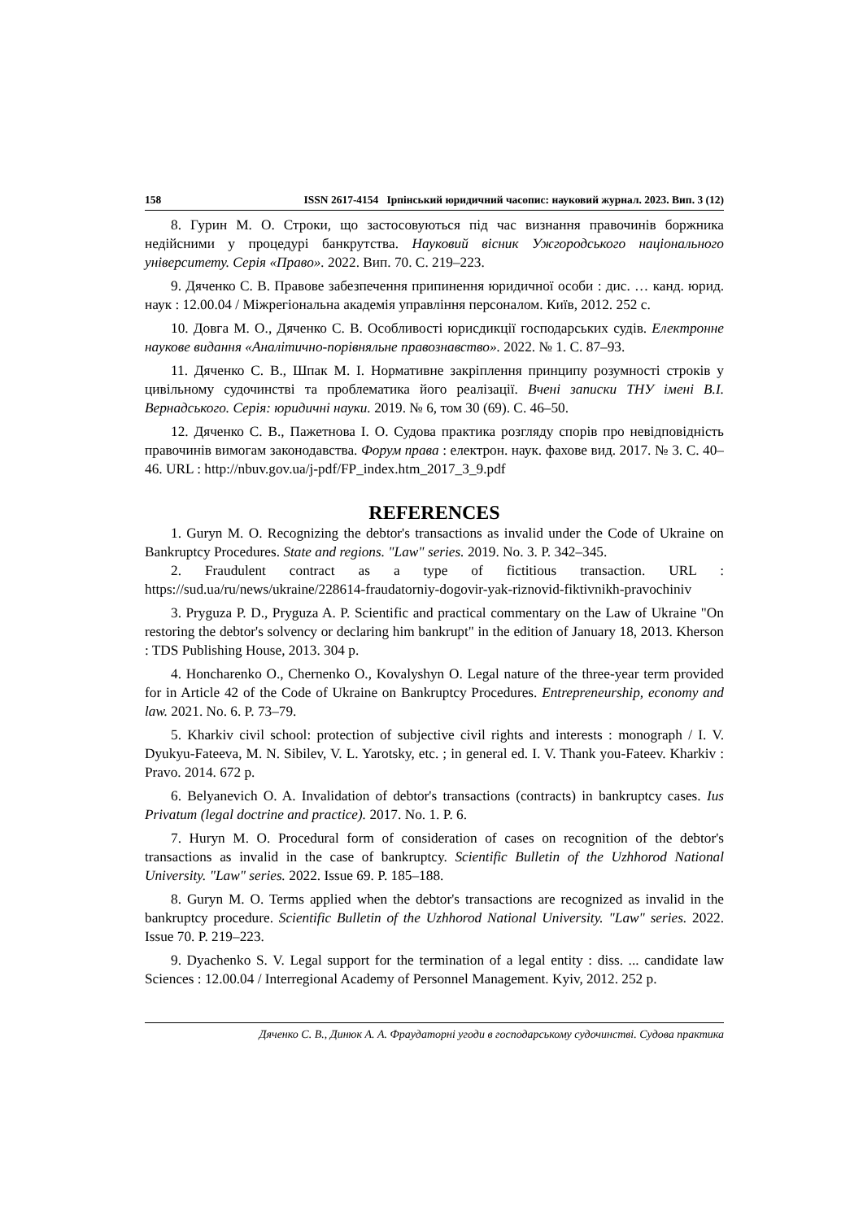158 ISSN 2617-4154 Ірпінський юридичний часопис: науковий журнал. 2023. Вип. 3 (12)
8. Гурин М. О. Строки, що застосовуються під час визнання правочинів боржника недійсними у процедурі банкрутства. Науковий вісник Ужгородського національного університету. Серія «Право». 2022. Вип. 70. С. 219–223.
9. Дяченко С. В. Правове забезпечення припинення юридичної особи : дис. … канд. юрид. наук : 12.00.04 / Міжрегіональна академія управління персоналом. Київ, 2012. 252 с.
10. Довга М. О., Дяченко С. В. Особливості юрисдикції господарських судів. Електронне наукове видання «Аналітично-порівняльне правознавство». 2022. № 1. С. 87–93.
11. Дяченко С. В., Шпак М. І. Нормативне закріплення принципу розумності строків у цивільному судочинстві та проблематика його реалізації. Вчені записки ТНУ імені В.І. Вернадського. Серія: юридичні науки. 2019. № 6, том 30 (69). С. 46–50.
12. Дяченко С. В., Пажетнова І. О. Судова практика розгляду спорів про невідповідність правочинів вимогам законодавства. Форум права : електрон. наук. фахове вид. 2017. № 3. С. 40–46. URL : http://nbuv.gov.ua/j-pdf/FP_index.htm_2017_3_9.pdf
REFERENCES
1. Guryn M. O. Recognizing the debtor's transactions as invalid under the Code of Ukraine on Bankruptcy Procedures. State and regions. "Law" series. 2019. No. 3. P. 342–345.
2. Fraudulent contract as a type of fictitious transaction. URL : https://sud.ua/ru/news/ukraine/228614-fraudatorniy-dogovir-yak-riznovid-fiktivnikh-pravochiniv
3. Pryguza P. D., Pryguza A. P. Scientific and practical commentary on the Law of Ukraine "On restoring the debtor's solvency or declaring him bankrupt" in the edition of January 18, 2013. Kherson : TDS Publishing House, 2013. 304 p.
4. Honcharenko O., Chernenko O., Kovalyshyn O. Legal nature of the three-year term provided for in Article 42 of the Code of Ukraine on Bankruptcy Procedures. Entrepreneurship, economy and law. 2021. No. 6. P. 73–79.
5. Kharkiv civil school: protection of subjective civil rights and interests : monograph / I. V. Dyukyu-Fateeva, M. N. Sibilev, V. L. Yarotsky, etc. ; in general ed. I. V. Thank you-Fateev. Kharkiv : Pravo. 2014. 672 p.
6. Belyanevich O. A. Invalidation of debtor's transactions (contracts) in bankruptcy cases. Ius Privatum (legal doctrine and practice). 2017. No. 1. P. 6.
7. Huryn M. O. Procedural form of consideration of cases on recognition of the debtor's transactions as invalid in the case of bankruptcy. Scientific Bulletin of the Uzhhorod National University. "Law" series. 2022. Issue 69. P. 185–188.
8. Guryn M. O. Terms applied when the debtor's transactions are recognized as invalid in the bankruptcy procedure. Scientific Bulletin of the Uzhhorod National University. "Law" series. 2022. Issue 70. P. 219–223.
9. Dyachenko S. V. Legal support for the termination of a legal entity : diss. ... candidate law Sciences : 12.00.04 / Interregional Academy of Personnel Management. Kyiv, 2012. 252 p.
Дяченко С. В., Динюк А. А. Фраудаторні угоди в господарському судочинстві. Судова практика